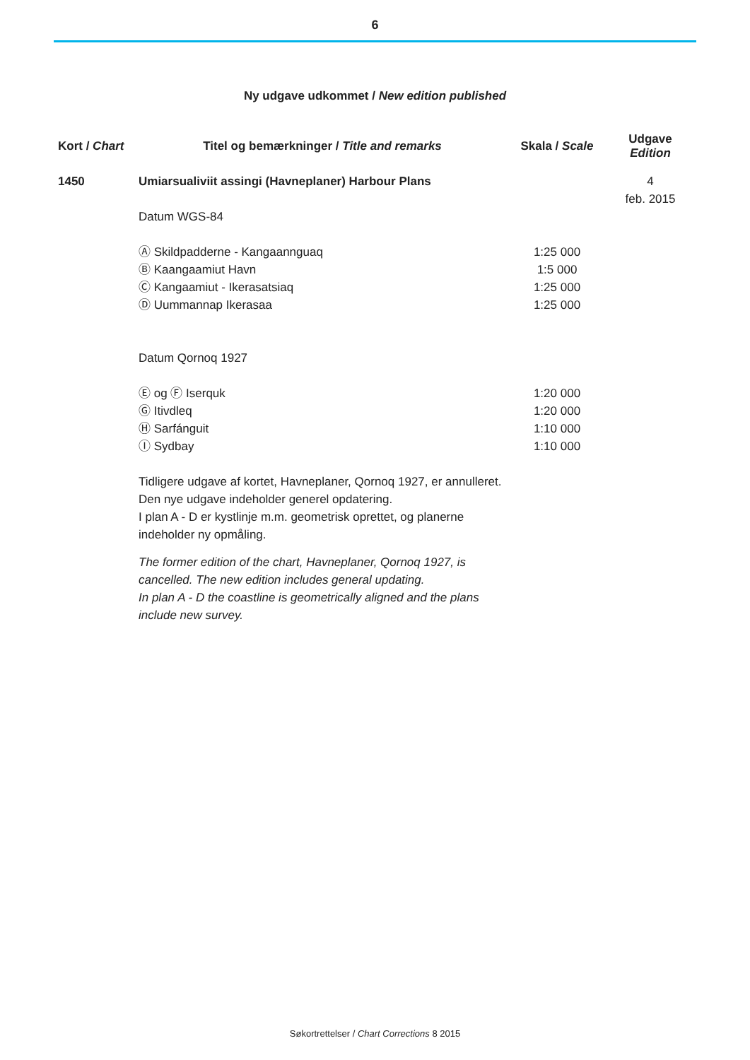6
Ny udgave udkommet / New edition published
| Kort / Chart | Titel og bemærkninger / Title and remarks | Skala / Scale | Udgave Edition |
| --- | --- | --- | --- |
| 1450 | Umiarsualiviit assingi (Havneplaner) Harbour Plans Datum WGS-84 Ⓐ Skildpadderne - Kangaannguaq Ⓑ Kaangaamiut Havn Ⓒ Kangaamiut - Ikerasatsiaq Ⓓ Uummannap Ikerasaa Datum Qornoq 1927 Ⓔ og Ⓕ Iserquk Ⓖ Itivdleq Ⓗ Sarfánguit Ⓘ Sydbay Tidligere udgave af kortet, Havneplaner, Qornoq 1927, er annulleret. Den nye udgave indeholder generel opdatering. I plan A - D er kystlinje m.m. geometrisk oprettet, og planerne indeholder ny opmåling. The former edition of the chart, Havneplaner, Qornoq 1927, is cancelled. The new edition includes general updating. In plan A - D the coastline is geometrically aligned and the plans include new survey. | 1:25 000 1:5 000 1:25 000 1:25 000 1:20 000 1:20 000 1:10 000 1:10 000 | 4 feb. 2015 |
Søkortrettelser / Chart Corrections 8 2015